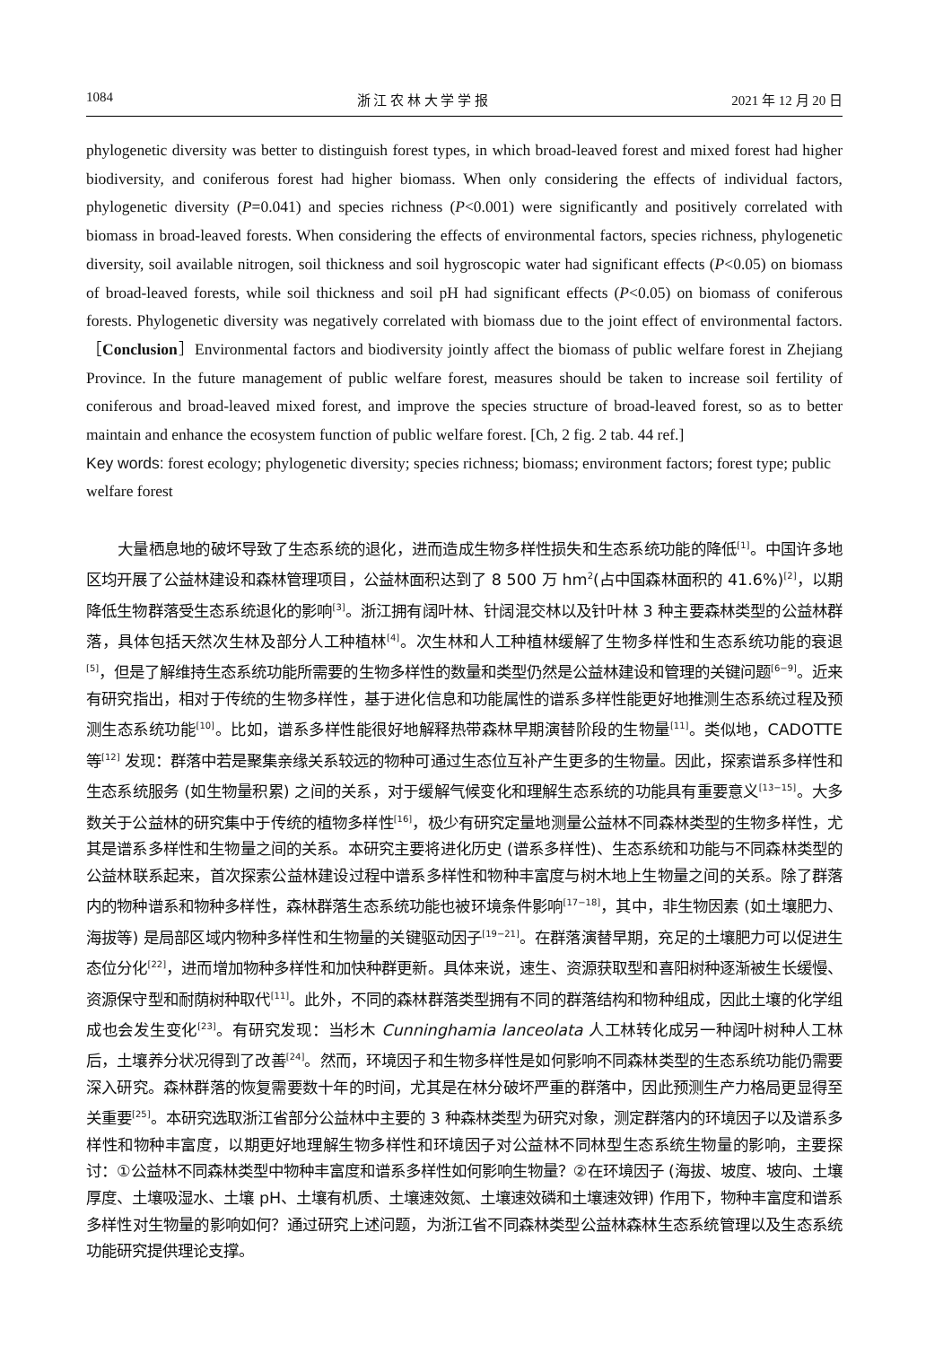1084 浙 江 农 林 大 学 学 报 2021 年 12 月 20 日
phylogenetic diversity was better to distinguish forest types, in which broad-leaved forest and mixed forest had higher biodiversity, and coniferous forest had higher biomass. When only considering the effects of individual factors, phylogenetic diversity (P=0.041) and species richness (P<0.001) were significantly and positively correlated with biomass in broad-leaved forests. When considering the effects of environmental factors, species richness, phylogenetic diversity, soil available nitrogen, soil thickness and soil hygroscopic water had significant effects (P<0.05) on biomass of broad-leaved forests, while soil thickness and soil pH had significant effects (P<0.05) on biomass of coniferous forests. Phylogenetic diversity was negatively correlated with biomass due to the joint effect of environmental factors. ［Conclusion］Environmental factors and biodiversity jointly affect the biomass of public welfare forest in Zhejiang Province. In the future management of public welfare forest, measures should be taken to increase soil fertility of coniferous and broad-leaved mixed forest, and improve the species structure of broad-leaved forest, so as to better maintain and enhance the ecosystem function of public welfare forest. [Ch, 2 fig. 2 tab. 44 ref.]
Key words: forest ecology; phylogenetic diversity; species richness; biomass; environment factors; forest type; public welfare forest
大量栖息地的破坏导致了生态系统的退化，进而造成生物多样性损失和生态系统功能的降低<sup>[1]</sup>。中国许多地区均开展了公益林建设和森林管理项目，公益林面积达到了 8 500 万 hm<sup>2</sup>(占中国森林面积的 41.6%)<sup>[2]</sup>，以期降低生物群落受生态系统退化的影响<sup>[3]</sup>。浙江拥有阔叶林、针阔混交林以及针叶林 3 种主要森林类型的公益林群落，具体包括天然次生林及部分人工种植林<sup>[4]</sup>。次生林和人工种植林缓解了生物多样性和生态系统功能的衰退<sup>[5]</sup>，但是了解维持生态系统功能所需要的生物多样性的数量和类型仍然是公益林建设和管理的关键问题<sup>[6−9]</sup>。近来有研究指出，相对于传统的生物多样性，基于进化信息和功能属性的谱系多样性能更好地推测生态系统过程及预测生态系统功能<sup>[10]</sup>。比如，谱系多样性能很好地解释热带森林早期演替阶段的生物量<sup>[11]</sup>。类似地，CADOTTE 等<sup>[12]</sup> 发现：群落中若是聚集亲缘关系较远的物种可通过生态位互补产生更多的生物量。因此，探索谱系多样性和生态系统服务 (如生物量积累) 之间的关系，对于缓解气候变化和理解生态系统的功能具有重要意义<sup>[13−15]</sup>。大多数关于公益林的研究集中于传统的植物多样性<sup>[16]</sup>，极少有研究定量地测量公益林不同森林类型的生物多样性，尤其是谱系多样性和生物量之间的关系。本研究主要将进化历史 (谱系多样性)、生态系统和功能与不同森林类型的公益林联系起来，首次探索公益林建设过程中谱系多样性和物种丰富度与树木地上生物量之间的关系。除了群落内的物种谱系和物种多样性，森林群落生态系统功能也被环境条件影响<sup>[17−18]</sup>，其中，非生物因素 (如土壤肥力、海拔等) 是局部区域内物种多样性和生物量的关键驱动因子<sup>[19−21]</sup>。在群落演替早期，充足的土壤肥力可以促进生态位分化<sup>[22]</sup>，进而增加物种多样性和加快种群更新。具体来说，速生、资源获取型和喜阳树种逐渐被生长缓慢、资源保守型和耐荫树种取代<sup>[11]</sup>。此外，不同的森林群落类型拥有不同的群落结构和物种组成，因此土壤的化学组成也会发生变化<sup>[23]</sup>。有研究发现：当杉木 Cunninghamia lanceolata 人工林转化成另一种阔叶树种人工林后，土壤养分状况得到了改善<sup>[24]</sup>。然而，环境因子和生物多样性是如何影响不同森林类型的生态系统功能仍需要深入研究。森林群落的恢复需要数十年的时间，尤其是在林分破坏严重的群落中，因此预测生产力格局更显得至关重要<sup>[25]</sup>。本研究选取浙江省部分公益林中主要的 3 种森林类型为研究对象，测定群落内的环境因子以及谱系多样性和物种丰富度，以期更好地理解生物多样性和环境因子对公益林不同林型生态系统生物量的影响，主要探讨：①公益林不同森林类型中物种丰富度和谱系多样性如何影响生物量？②在环境因子 (海拔、坡度、坡向、土壤厚度、土壤吸湿水、土壤 pH、土壤有机质、土壤速效氮、土壤速效磷和土壤速效钾) 作用下，物种丰富度和谱系多样性对生物量的影响如何？通过研究上述问题，为浙江省不同森林类型公益林森林生态系统管理以及生态系统功能研究提供理论支撑。